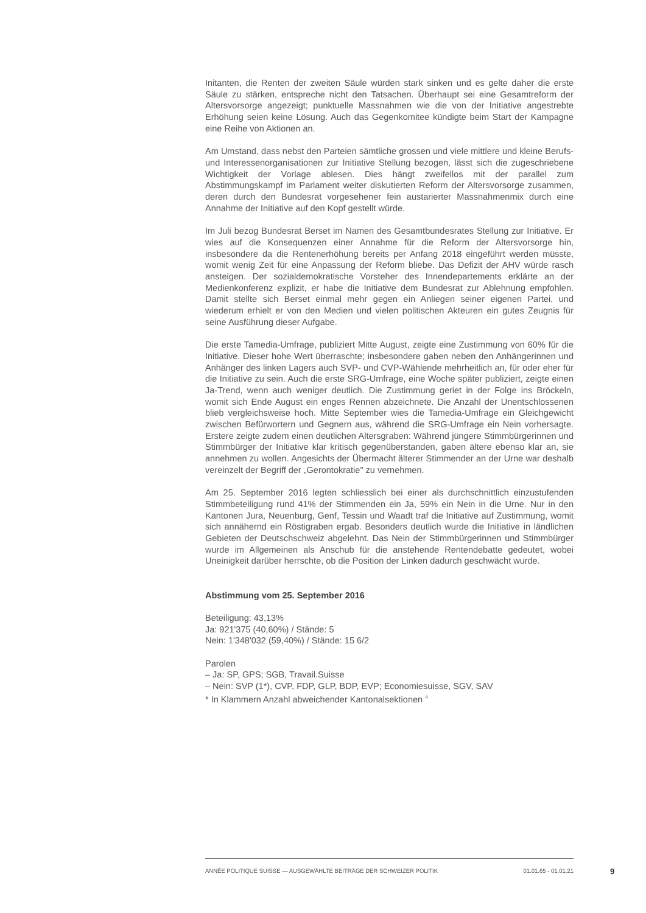Initanten, die Renten der zweiten Säule würden stark sinken und es gelte daher die erste Säule zu stärken, entspreche nicht den Tatsachen. Überhaupt sei eine Gesamtreform der Altersvorsorge angezeigt; punktuelle Massnahmen wie die von der Initiative angestrebte Erhöhung seien keine Lösung. Auch das Gegenkomitee kündigte beim Start der Kampagne eine Reihe von Aktionen an.
Am Umstand, dass nebst den Parteien sämtliche grossen und viele mittlere und kleine Berufs- und Interessenorganisationen zur Initiative Stellung bezogen, lässt sich die zugeschriebene Wichtigkeit der Vorlage ablesen. Dies hängt zweifellos mit der parallel zum Abstimmungskampf im Parlament weiter diskutierten Reform der Altersvorsorge zusammen, deren durch den Bundesrat vorgesehener fein austarierter Massnahmenmix durch eine Annahme der Initiative auf den Kopf gestellt würde.
Im Juli bezog Bundesrat Berset im Namen des Gesamtbundesrates Stellung zur Initiative. Er wies auf die Konsequenzen einer Annahme für die Reform der Altersvorsorge hin, insbesondere da die Rentenerhöhung bereits per Anfang 2018 eingeführt werden müsste, womit wenig Zeit für eine Anpassung der Reform bliebe. Das Defizit der AHV würde rasch ansteigen. Der sozialdemokratische Vorsteher des Innendepartements erklärte an der Medienkonferenz explizit, er habe die Initiative dem Bundesrat zur Ablehnung empfohlen. Damit stellte sich Berset einmal mehr gegen ein Anliegen seiner eigenen Partei, und wiederum erhielt er von den Medien und vielen politischen Akteuren ein gutes Zeugnis für seine Ausführung dieser Aufgabe.
Die erste Tamedia-Umfrage, publiziert Mitte August, zeigte eine Zustimmung von 60% für die Initiative. Dieser hohe Wert überraschte; insbesondere gaben neben den Anhängerinnen und Anhänger des linken Lagers auch SVP- und CVP-Wählende mehrheitlich an, für oder eher für die Initiative zu sein. Auch die erste SRG-Umfrage, eine Woche später publiziert, zeigte einen Ja-Trend, wenn auch weniger deutlich. Die Zustimmung geriet in der Folge ins Bröckeln, womit sich Ende August ein enges Rennen abzeichnete. Die Anzahl der Unentschlossenen blieb vergleichsweise hoch. Mitte September wies die Tamedia-Umfrage ein Gleichgewicht zwischen Befürwortern und Gegnern aus, während die SRG-Umfrage ein Nein vorhersagte. Erstere zeigte zudem einen deutlichen Altersgraben: Während jüngere Stimmbürgerinnen und Stimmbürger der Initiative klar kritisch gegenüberstanden, gaben ältere ebenso klar an, sie annehmen zu wollen. Angesichts der Übermacht älterer Stimmender an der Urne war deshalb vereinzelt der Begriff der „Gerontokratie" zu vernehmen.
Am 25. September 2016 legten schliesslich bei einer als durchschnittlich einzustufenden Stimmbeteiligung rund 41% der Stimmenden ein Ja, 59% ein Nein in die Urne. Nur in den Kantonen Jura, Neuenburg, Genf, Tessin und Waadt traf die Initiative auf Zustimmung, womit sich annähernd ein Röstigraben ergab. Besonders deutlich wurde die Initiative in ländlichen Gebieten der Deutschschweiz abgelehnt. Das Nein der Stimmbürgerinnen und Stimmbürger wurde im Allgemeinen als Anschub für die anstehende Rentendebatte gedeutet, wobei Uneinigkeit darüber herrschte, ob die Position der Linken dadurch geschwächt wurde.
Abstimmung vom 25. September 2016
Beteiligung: 43,13%
Ja: 921'375 (40,60%) / Stände: 5
Nein: 1'348'032 (59,40%) / Stände: 15 6/2
Parolen
– Ja: SP, GPS; SGB, Travail.Suisse
– Nein: SVP (1*), CVP, FDP, GLP, BDP, EVP; Economiesuisse, SGV, SAV
* In Klammern Anzahl abweichender Kantonalsektionen <sup>4</sup>
ANNÉE POLITIQUE SUISSE — AUSGEWÄHLTE BEITRÄGE DER SCHWEIZER POLITIK 01.01.65 - 01.01.21
9